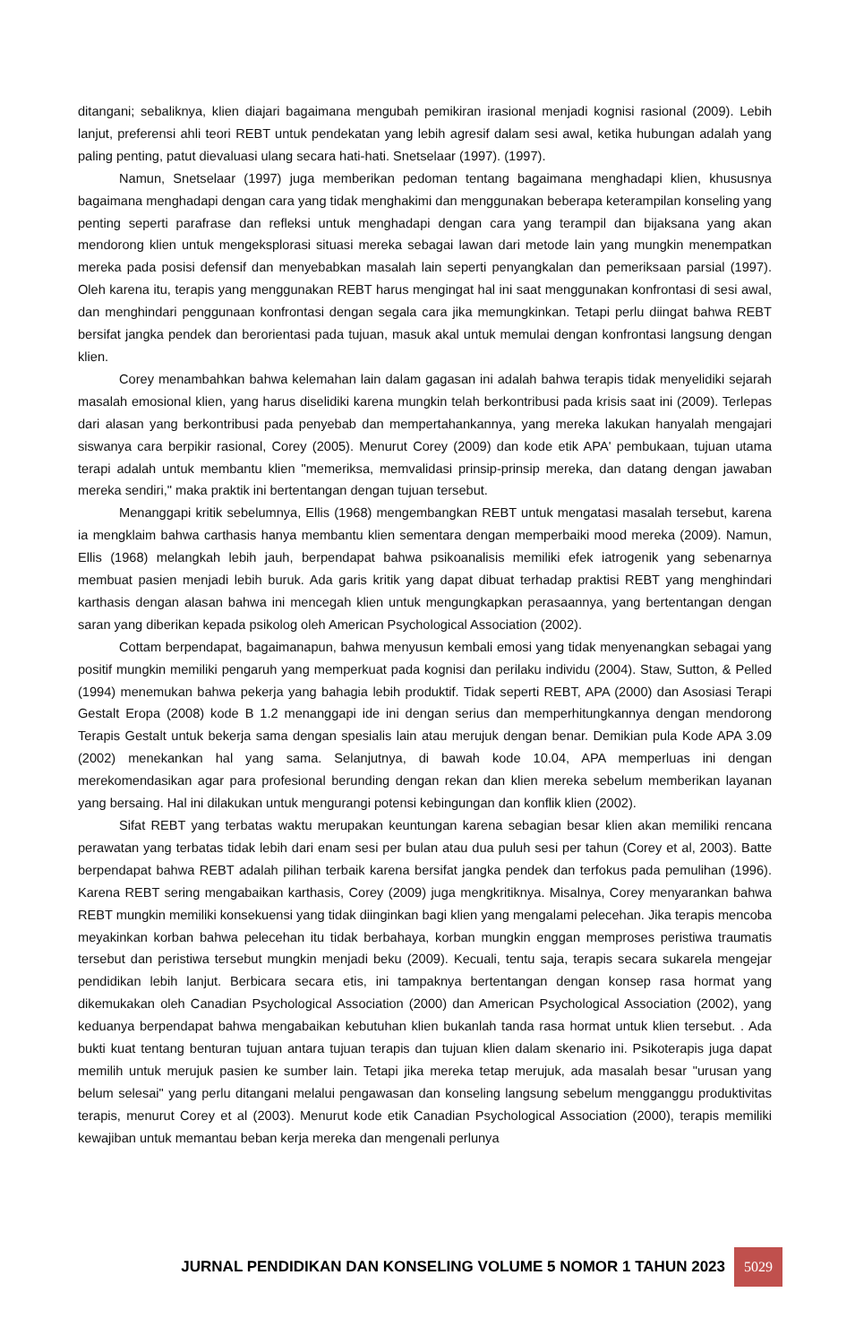ditangani; sebaliknya, klien diajari bagaimana mengubah pemikiran irasional menjadi kognisi rasional (2009). Lebih lanjut, preferensi ahli teori REBT untuk pendekatan yang lebih agresif dalam sesi awal, ketika hubungan adalah yang paling penting, patut dievaluasi ulang secara hati-hati. Snetselaar (1997). (1997).
Namun, Snetselaar (1997) juga memberikan pedoman tentang bagaimana menghadapi klien, khususnya bagaimana menghadapi dengan cara yang tidak menghakimi dan menggunakan beberapa keterampilan konseling yang penting seperti parafrase dan refleksi untuk menghadapi dengan cara yang terampil dan bijaksana yang akan mendorong klien untuk mengeksplorasi situasi mereka sebagai lawan dari metode lain yang mungkin menempatkan mereka pada posisi defensif dan menyebabkan masalah lain seperti penyangkalan dan pemeriksaan parsial (1997). Oleh karena itu, terapis yang menggunakan REBT harus mengingat hal ini saat menggunakan konfrontasi di sesi awal, dan menghindari penggunaan konfrontasi dengan segala cara jika memungkinkan. Tetapi perlu diingat bahwa REBT bersifat jangka pendek dan berorientasi pada tujuan, masuk akal untuk memulai dengan konfrontasi langsung dengan klien.
Corey menambahkan bahwa kelemahan lain dalam gagasan ini adalah bahwa terapis tidak menyelidiki sejarah masalah emosional klien, yang harus diselidiki karena mungkin telah berkontribusi pada krisis saat ini (2009). Terlepas dari alasan yang berkontribusi pada penyebab dan mempertahankannya, yang mereka lakukan hanyalah mengajari siswanya cara berpikir rasional, Corey (2005). Menurut Corey (2009) dan kode etik APA' pembukaan, tujuan utama terapi adalah untuk membantu klien "memeriksa, memvalidasi prinsip-prinsip mereka, dan datang dengan jawaban mereka sendiri," maka praktik ini bertentangan dengan tujuan tersebut.
Menanggapi kritik sebelumnya, Ellis (1968) mengembangkan REBT untuk mengatasi masalah tersebut, karena ia mengklaim bahwa carthasis hanya membantu klien sementara dengan memperbaiki mood mereka (2009). Namun, Ellis (1968) melangkah lebih jauh, berpendapat bahwa psikoanalisis memiliki efek iatrogenik yang sebenarnya membuat pasien menjadi lebih buruk. Ada garis kritik yang dapat dibuat terhadap praktisi REBT yang menghindari karthasis dengan alasan bahwa ini mencegah klien untuk mengungkapkan perasaannya, yang bertentangan dengan saran yang diberikan kepada psikolog oleh American Psychological Association (2002).
Cottam berpendapat, bagaimanapun, bahwa menyusun kembali emosi yang tidak menyenangkan sebagai yang positif mungkin memiliki pengaruh yang memperkuat pada kognisi dan perilaku individu (2004). Staw, Sutton, & Pelled (1994) menemukan bahwa pekerja yang bahagia lebih produktif. Tidak seperti REBT, APA (2000) dan Asosiasi Terapi Gestalt Eropa (2008) kode B 1.2 menanggapi ide ini dengan serius dan memperhitungkannya dengan mendorong Terapis Gestalt untuk bekerja sama dengan spesialis lain atau merujuk dengan benar. Demikian pula Kode APA 3.09 (2002) menekankan hal yang sama. Selanjutnya, di bawah kode 10.04, APA memperluas ini dengan merekomendasikan agar para profesional berunding dengan rekan dan klien mereka sebelum memberikan layanan yang bersaing. Hal ini dilakukan untuk mengurangi potensi kebingungan dan konflik klien (2002).
Sifat REBT yang terbatas waktu merupakan keuntungan karena sebagian besar klien akan memiliki rencana perawatan yang terbatas tidak lebih dari enam sesi per bulan atau dua puluh sesi per tahun (Corey et al, 2003). Batte berpendapat bahwa REBT adalah pilihan terbaik karena bersifat jangka pendek dan terfokus pada pemulihan (1996). Karena REBT sering mengabaikan karthasis, Corey (2009) juga mengkritiknya. Misalnya, Corey menyarankan bahwa REBT mungkin memiliki konsekuensi yang tidak diinginkan bagi klien yang mengalami pelecehan. Jika terapis mencoba meyakinkan korban bahwa pelecehan itu tidak berbahaya, korban mungkin enggan memproses peristiwa traumatis tersebut dan peristiwa tersebut mungkin menjadi beku (2009). Kecuali, tentu saja, terapis secara sukarela mengejar pendidikan lebih lanjut. Berbicara secara etis, ini tampaknya bertentangan dengan konsep rasa hormat yang dikemukakan oleh Canadian Psychological Association (2000) dan American Psychological Association (2002), yang keduanya berpendapat bahwa mengabaikan kebutuhan klien bukanlah tanda rasa hormat untuk klien tersebut. . Ada bukti kuat tentang benturan tujuan antara tujuan terapis dan tujuan klien dalam skenario ini. Psikoterapis juga dapat memilih untuk merujuk pasien ke sumber lain. Tetapi jika mereka tetap merujuk, ada masalah besar "urusan yang belum selesai" yang perlu ditangani melalui pengawasan dan konseling langsung sebelum mengganggu produktivitas terapis, menurut Corey et al (2003). Menurut kode etik Canadian Psychological Association (2000), terapis memiliki kewajiban untuk memantau beban kerja mereka dan mengenali perlunya
JURNAL PENDIDIKAN DAN KONSELING VOLUME 5 NOMOR 1 TAHUN 2023 5029